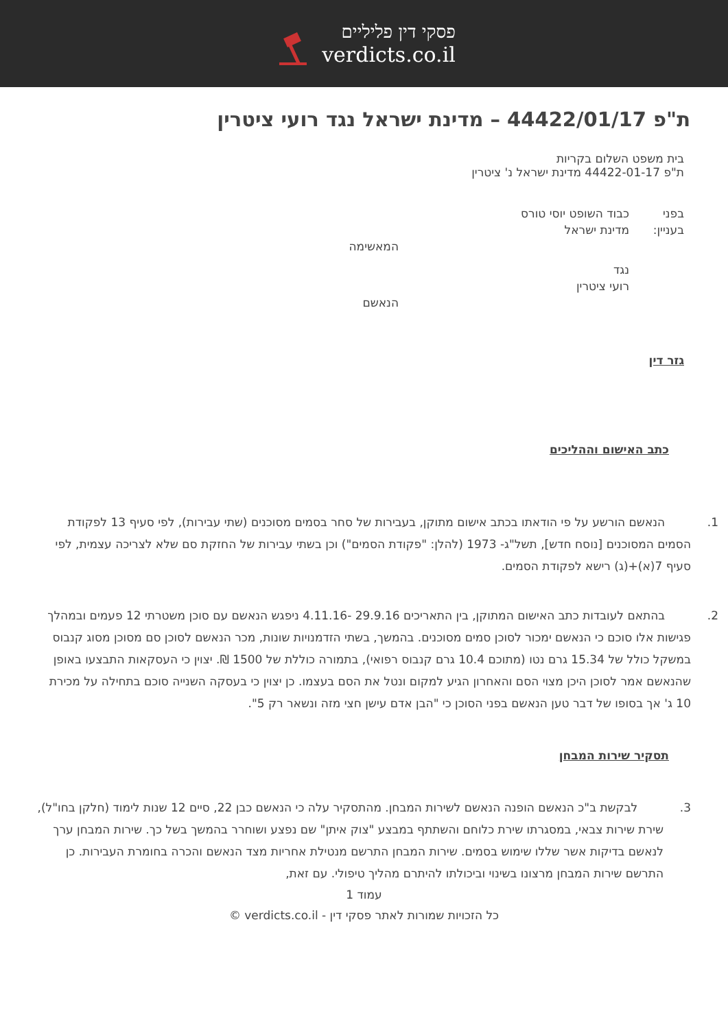פסקי דין פליליים
verdicts.co.il
ת"פ 44422/01/17 – מדינת ישראל נגד רועי ציטרין
בית משפט השלום בקריות
ת"פ 44422-01-17 מדינת ישראל נ' ציטרין
בפני כבוד השופט יוסי טורס
בעניין: מדינת ישראל
המאשימה
נגד
רועי ציטרין
הנאשם
גזר דין
כתב האישום וההליכים
1. הנאשם הורשע על פי הודאתו בכתב אישום מתוקן, בעבירות של סחר בסמים מסוכנים (שתי עבירות), לפי סעיף 13 לפקודת הסמים המסוכנים [נוסח חדש], תשל"ג- 1973 (להלן: "פקודת הסמים") וכן בשתי עבירות של החזקת סם שלא לצריכה עצמית, לפי סעיף 7(א)+(ג) רישא לפקודת הסמים.
2. בהתאם לעובדות כתב האישום המתוקן, בין התאריכים 29.9.16 -4.11.16 ניפגש הנאשם עם סוכן משטרתי 12 פעמים ובמהלך פגישות אלו סוכם כי הנאשם ימכור לסוכן סמים מסוכנים. בהמשך, בשתי הזדמנויות שונות, מכר הנאשם לסוכן סם מסוכן מסוג קנבוס במשקל כולל של 15.34 גרם נטו (מתוכם 10.4 גרם קנבוס רפואי), בתמורה כוללת של 1500 ₪. יצוין כי העסקאות התבצעו באופן שהנאשם אמר לסוכן היכן מצוי הסם והאחרון הגיע למקום ונטל את הסם בעצמו. כן יצוין כי בעסקה השנייה סוכם בתחילה על מכירת 10 ג' אך בסופו של דבר טען הנאשם בפני הסוכן כי "הבן אדם עישן חצי מזה ונשאר רק 5".
תסקיר שירות המבחן
3. לבקשת ב"כ הנאשם הופנה הנאשם לשירות המבחן. מהתסקיר עלה כי הנאשם כבן 22, סיים 12 שנות לימוד (חלקן בחו"ל), שירת שירות צבאי, במסגרתו שירת כלוחם והשתתף במבצע "צוק איתן" שם נפצע ושוחרר בהמשך בשל כך. שירות המבחן ערך לנאשם בדיקות אשר שללו שימוש בסמים. שירות המבחן התרשם מנטילת אחריות מצד הנאשם והכרה בחומרת העבירות. כן התרשם שירות המבחן מרצונו בשינוי וביכולתו להיתרם מהליך טיפולי. עם זאת,
עמוד 1
כל הזכויות שמורות לאתר פסקי דין - verdicts.co.il ©